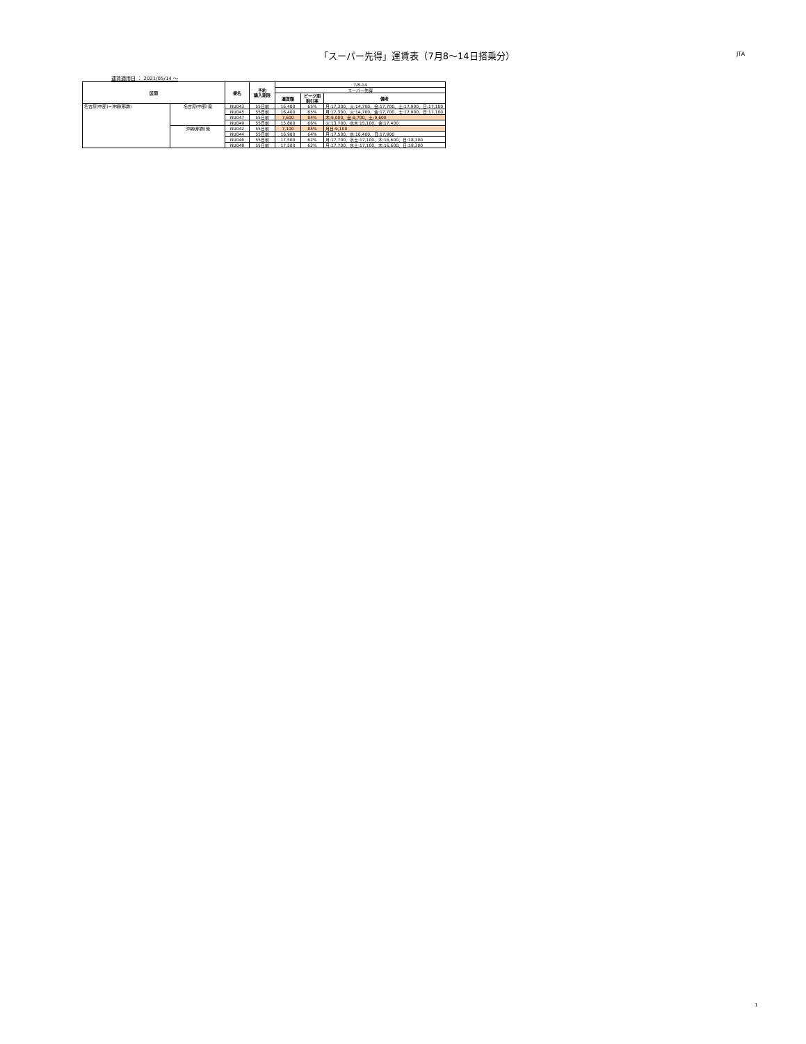「スーパー先得」運賃表（7月8〜14日搭乗分）
JTA
運賃適用日 ： 2021/05/14 ～
| 区間 | | 便名 | 予約 購入期限 | 7/8-14 | | |
| | | | | スーパー先得 | | |
| | | | | 運賃額 | ピーク期 割引率 | 備考 |
| 名古屋(中部)=沖縄(那覇) | 名古屋(中部)発 | NU043 | 55日前 | 16,400 | 65% | 月:17,300、火:14,700、金:17,700、土:17,900、日:17,100 |
| | | NU045 | 55日前 | 16,400 | 65% | 月:17,300、火:14,700、金:17,700、土:17,900、日:17,100 |
| | | NU047 | 55日前 | 7,600 | 84% | 木:9,000、金:9,700、土:9,600 |
| | | NU049 | 55日前 | 15,800 | 66% | 火:13,700、水木:15,100、金:17,400 |
| | 沖縄(那覇)発 | NU042 | 55日前 | 7,100 | 85% | 月日:9,100 |
| | | NU044 | 55日前 | 16,900 | 64% | 月:17,500、水:16,400、日:17,900 |
| | | NU046 | 55日前 | 17,500 | 62% | 月:17,700、水土:17,100、木:16,600、日:18,300 |
| | | NU048 | 55日前 | 17,500 | 62% | 月:17,700、水土:17,100、木:16,600、日:18,300 |
1